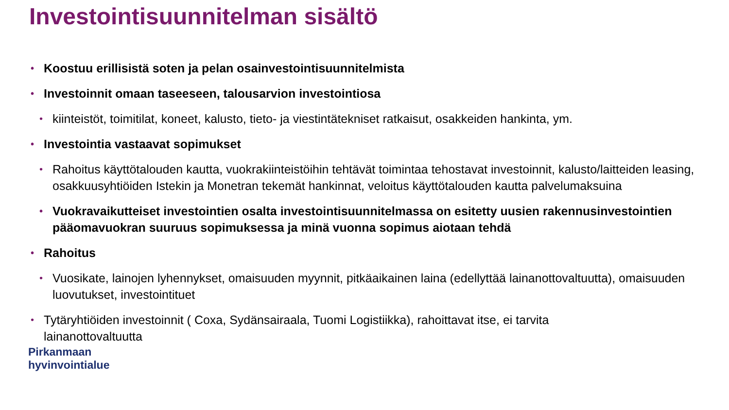Investointisuunnitelman sisältö
• Koostuu erillisistä soten ja pelan osainvestointisuunnitelmista
• Investoinnit omaan taseeseen, talousarvion investointiosa
• kiinteistöt, toimitilat, koneet, kalusto, tieto- ja viestintätekniset ratkaisut, osakkeiden hankinta, ym.
• Investointia vastaavat sopimukset
• Rahoitus käyttötalouden kautta, vuokrakiinteistöihin tehtävät toimintaa tehostavat investoinnit, kalusto/laitteiden leasing, osakkuusyhtiöiden Istekin ja Monetran tekemät hankinnat, veloitus käyttötalouden kautta palvelumaksuina
• Vuokravaikutteiset investointien osalta investointisuunnitelmassa on esitetty uusien rakennusinvestointien pääomavuokran suuruus sopimuksessa ja minä vuonna sopimus aiotaan tehdä
• Rahoitus
• Vuosikate, lainojen lyhennykset, omaisuuden myynnit, pitkäaikainen laina (edellyttää lainanottovaltuutta), omaisuuden luovutukset, investointituet
• Tytäryhtiöiden investoinnit ( Coxa, Sydänsairaala, Tuomi Logistiikka), rahoittavat itse, ei tarvita lainanottovaltuutta
Pirkanmaan
hyvinvointialue